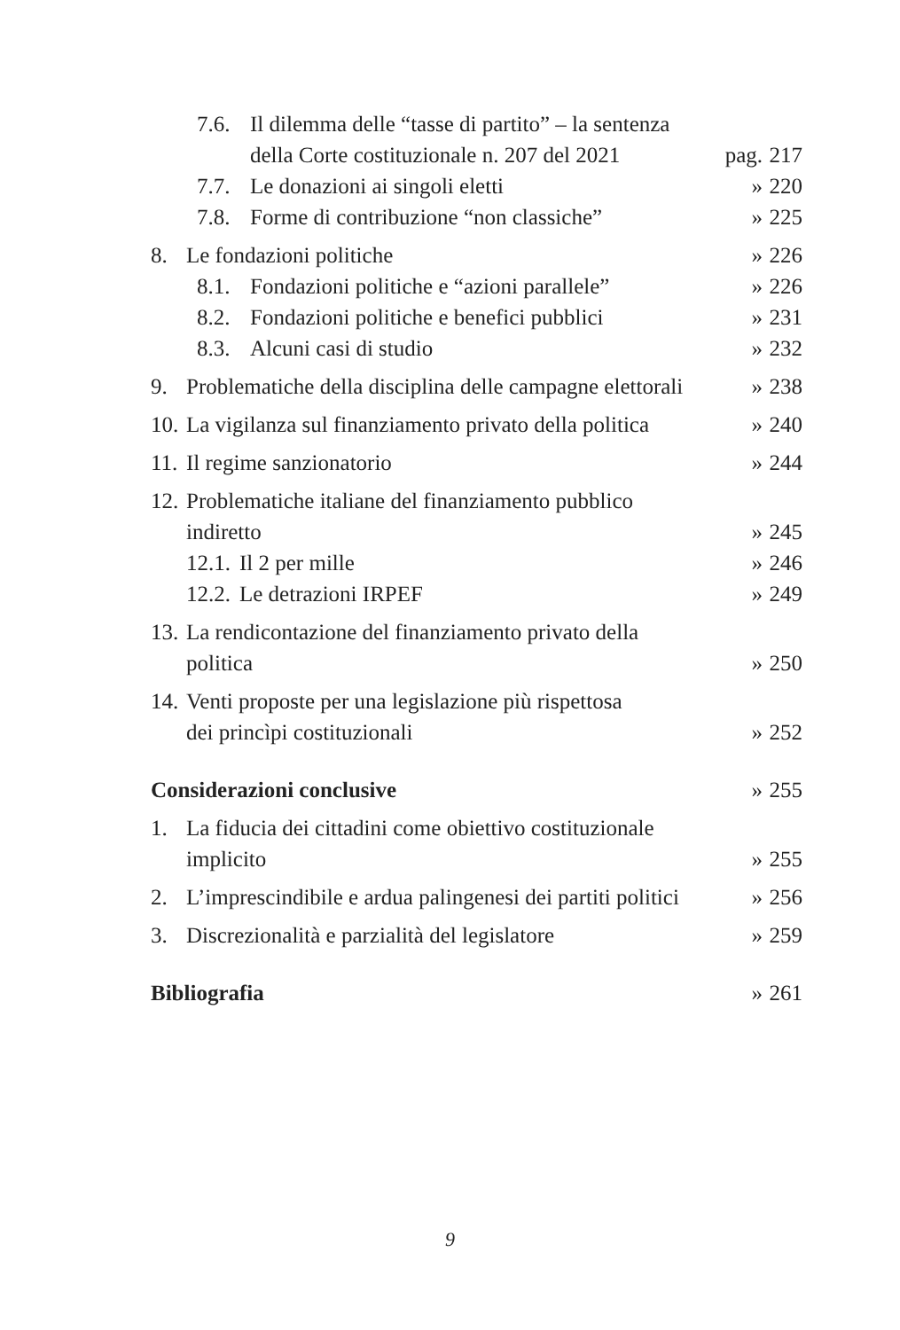7.6. Il dilemma delle “tasse di partito” – la sentenza
della Corte costituzionale n. 207 del 2021
pag. 217
7.7. Le donazioni ai singoli eletti
» 220
7.8. Forme di contribuzione “non classiche”
» 225
8. Le fondazioni politiche
» 226
8.1. Fondazioni politiche e “azioni parallele”
» 226
8.2. Fondazioni politiche e benefici pubblici
» 231
8.3. Alcuni casi di studio
» 232
9. Problematiche della disciplina delle campagne elettorali
» 238
10. La vigilanza sul finanziamento privato della politica
» 240
11. Il regime sanzionatorio
» 244
12. Problematiche italiane del finanziamento pubblico indiretto
» 245
12.1. Il 2 per mille
» 246
12.2. Le detrazioni IRPEF
» 249
13. La rendicontazione del finanziamento privato della politica
» 250
14. Venti proposte per una legislazione più rispettosa
dei princìpi costituzionali
» 252
Considerazioni conclusive
» 255
1. La fiducia dei cittadini come obiettivo costituzionale implicito
» 255
2. L’imprescindibile e ardua palingenesi dei partiti politici
» 256
3. Discrezionalità e parzialità del legislatore
» 259
Bibliografia
» 261
9